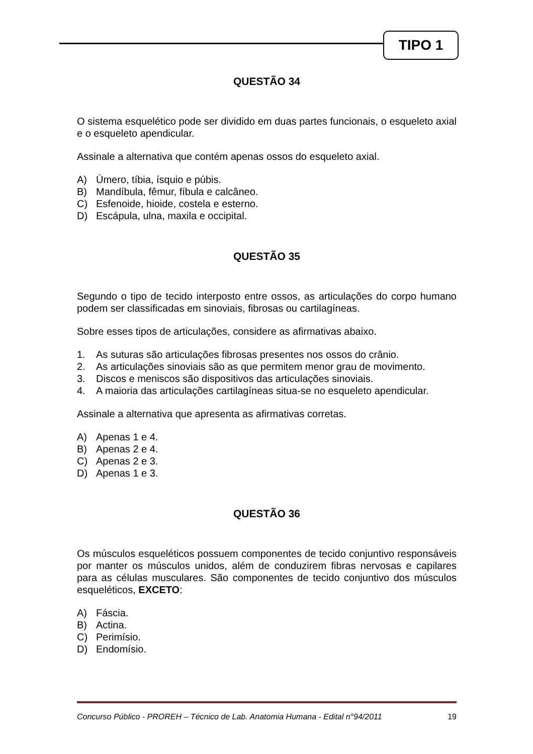TIPO 1
QUESTÃO 34
O sistema esquelético pode ser dividido em duas partes funcionais, o esqueleto axial e o esqueleto apendicular.
Assinale a alternativa que contém apenas ossos do esqueleto axial.
A) Úmero, tíbia, ísquio e púbis.
B) Mandíbula, fêmur, fíbula e calcâneo.
C) Esfenoide, hioide, costela e esterno.
D) Escápula, ulna, maxila e occipital.
QUESTÃO 35
Segundo o tipo de tecido interposto entre ossos, as articulações do corpo humano podem ser classificadas em sinoviais, fibrosas ou cartilagíneas.
Sobre esses tipos de articulações, considere as afirmativas abaixo.
1. As suturas são articulações fibrosas presentes nos ossos do crânio.
2. As articulações sinoviais são as que permitem menor grau de movimento.
3. Discos e meniscos são dispositivos das articulações sinoviais.
4. A maioria das articulações cartilagíneas situa-se no esqueleto apendicular.
Assinale a alternativa que apresenta as afirmativas corretas.
A) Apenas 1 e 4.
B) Apenas 2 e 4.
C) Apenas 2 e 3.
D) Apenas 1 e 3.
QUESTÃO 36
Os músculos esqueléticos possuem componentes de tecido conjuntivo responsáveis por manter os músculos unidos, além de conduzirem fibras nervosas e capilares para as células musculares. São componentes de tecido conjuntivo dos músculos esqueléticos, EXCETO:
A) Fáscia.
B) Actina.
C) Perimísio.
D) Endomísio.
Concurso Público - PROREH – Técnico de Lab. Anatomia Humana - Edital n°94/2011 19